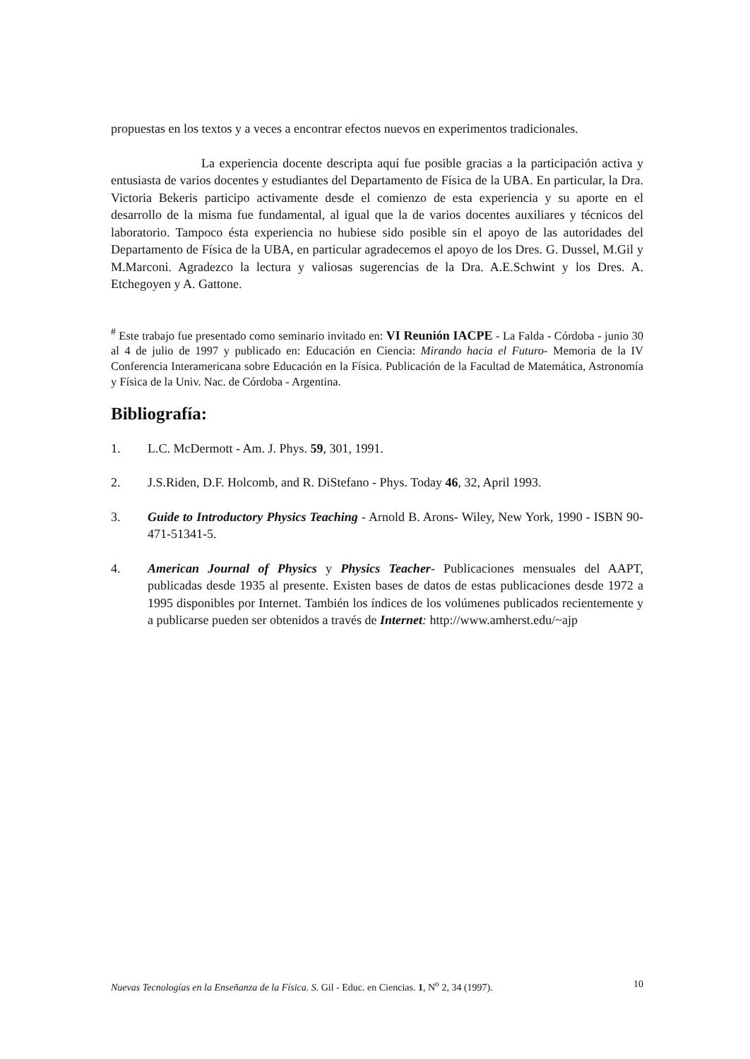propuestas en los textos y a veces a encontrar efectos nuevos en experimentos tradicionales.
La experiencia docente descripta aquí fue posible gracias a la participación activa y entusiasta de varios docentes y estudiantes del Departamento de Física de la UBA. En particular, la Dra. Victoria Bekeris participo activamente desde el comienzo de esta experiencia y su aporte en el desarrollo de la misma fue fundamental, al igual que la de varios docentes auxiliares y técnicos del laboratorio. Tampoco ésta experiencia no hubiese sido posible sin el apoyo de las autoridades del Departamento de Física de la UBA, en particular agradecemos el apoyo de los Dres. G. Dussel, M.Gil y M.Marconi. Agradezco la lectura y valiosas sugerencias de la Dra. A.E.Schwint y los Dres. A. Etchegoyen y A. Gattone.
<sup>#</sup> Este trabajo fue presentado como seminario invitado en: VI Reunión IACPE - La Falda - Córdoba - junio 30 al 4 de julio de 1997 y publicado en: Educación en Ciencia: Mirando hacia el Futuro- Memoria de la IV Conferencia Interamericana sobre Educación en la Física. Publicación de la Facultad de Matemática, Astronomía y Física de la Univ. Nac. de Córdoba - Argentina.
Bibliografía:
1. L.C. McDermott - Am. J. Phys. 59, 301, 1991.
2. J.S.Riden, D.F. Holcomb, and R. DiStefano - Phys. Today 46, 32, April 1993.
3. Guide to Introductory Physics Teaching - Arnold B. Arons- Wiley, New York, 1990 - ISBN 90-471-51341-5.
4. American Journal of Physics y Physics Teacher- Publicaciones mensuales del AAPT, publicadas desde 1935 al presente. Existen bases de datos de estas publicaciones desde 1972 a 1995 disponibles por Internet. También los índices de los volúmenes publicados recientemente y a publicarse pueden ser obtenidos a través de Internet: http://www.amherst.edu/~ajp
Nuevas Tecnologías en la Enseñanza de la Física. S. Gil - Educ. en Ciencias. 1, N<sup>o</sup> 2, 34 (1997). 10